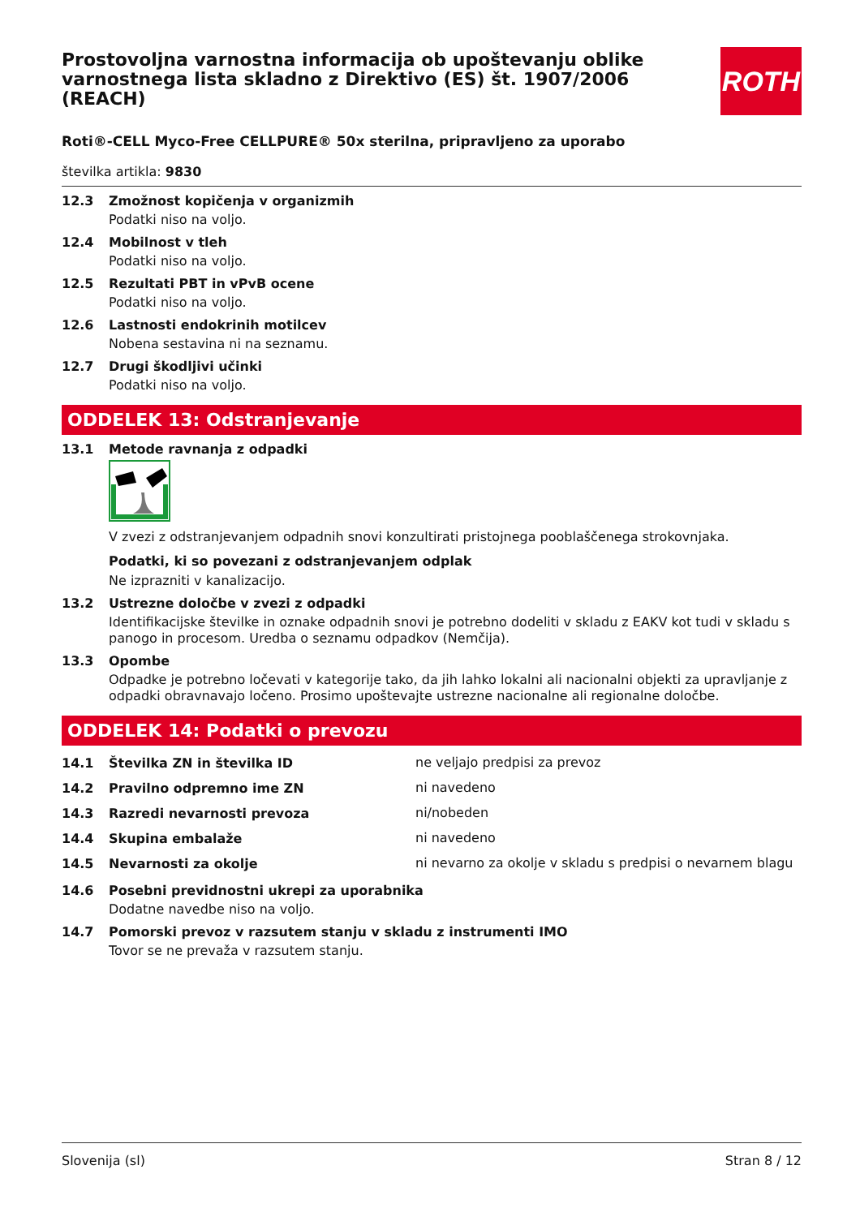Prostovoljna varnostna informacija ob upoštevanju oblike varnostnega lista skladno z Direktivo (ES) št. 1907/2006 (REACH)
ROTH
Roti®-CELL Myco-Free CELLPURE® 50x sterilna, pripravljeno za uporabo
številka artikla: 9830
12.3 Zmožnost kopičenja v organizmih
Podatki niso na voljo.
12.4 Mobilnost v tleh
Podatki niso na voljo.
12.5 Rezultati PBT in vPvB ocene
Podatki niso na voljo.
12.6 Lastnosti endokrinih motilcev
Nobena sestavina ni na seznamu.
12.7 Drugi škodljivi učinki
Podatki niso na voljo.
ODDELEK 13: Odstranjevanje
13.1 Metode ravnanja z odpadki
V zvezi z odstranjevanjem odpadnih snovi konzultirati pristojnega pooblaščenega strokovnjaka.
Podatki, ki so povezani z odstranjevanjem odplak
Ne izprazniti v kanalizacijo.
13.2 Ustrezne določbe v zvezi z odpadki
Identifikacijske številke in oznake odpadnih snovi je potrebno dodeliti v skladu z EAKV kot tudi v skladu s panogo in procesom. Uredba o seznamu odpadkov (Nemčija).
13.3 Opombe
Odpadke je potrebno ločevati v kategorije tako, da jih lahko lokalni ali nacionalni objekti za upravljanje z odpadki obravnavajo ločeno. Prosimo upoštevajte ustrezne nacionalne ali regionalne določbe.
ODDELEK 14: Podatki o prevozu
14.1 Številka ZN in številka ID
ne veljajo predpisi za prevoz
14.2 Pravilno odpremno ime ZN
ni navedeno
14.3 Razredi nevarnosti prevoza
ni/nobeden
14.4 Skupina embalaže
ni navedeno
14.5 Nevarnosti za okolje
ni nevarno za okolje v skladu s predpisi o nevarnem blagu
14.6 Posebni previdnostni ukrepi za uporabnika
Dodatne navedbe niso na voljo.
14.7 Pomorski prevoz v razsutem stanju v skladu z instrumenti IMO
Tovor se ne prevaža v razsutem stanju.
Slovenija (sl) Stran 8 / 12